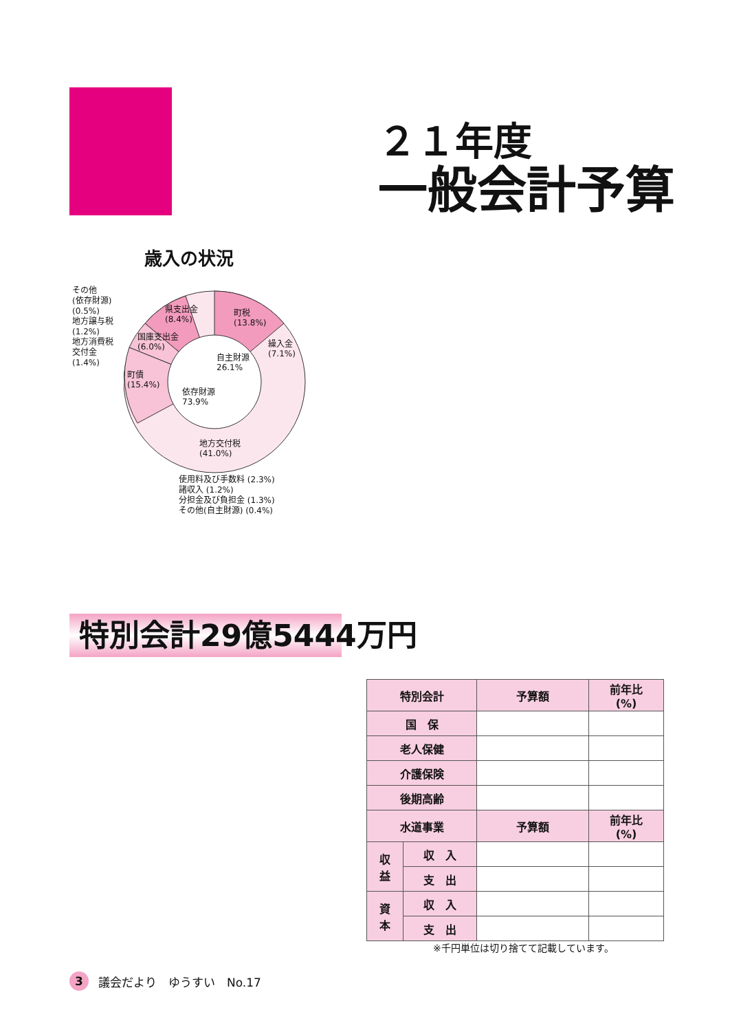２１年度
一般会計予算
歳入の状況
その他
(依存財源)
(0.5%)
地方譲与税
(1.2%)
地方消費税
交付金
(1.4%)
町税
(13.8%)
県支出金
(8.4%)
国庫支出金
(6.0%)
繰入金
(7.1%)
自主財源
26.1%
町債
(15.4%)
依存財源
73.9%
地方交付税
(41.0%)
使用料及び手数料 (2.3%)
諸収入 (1.2%)
分担金及び負担金 (1.3%)
その他(自主財源) (0.4%)
特別会計29億5444万円
| 特別会計 | | 予算額 | 前年比 (%) |
| 国 保 | | | |
| 老人保健 | | | |
| 介護保険 | | | |
| 後期高齢 | | | |
| 水道事業 | | 予算額 | 前年比 (%) |
| 収 益 | 収 入 | | |
| | 支 出 | | |
| 資 本 | 収 入 | | |
| | 支 出 | | |
※千円単位は切り捨てて記載しています。
3
議会だより　ゆうすい　No.17